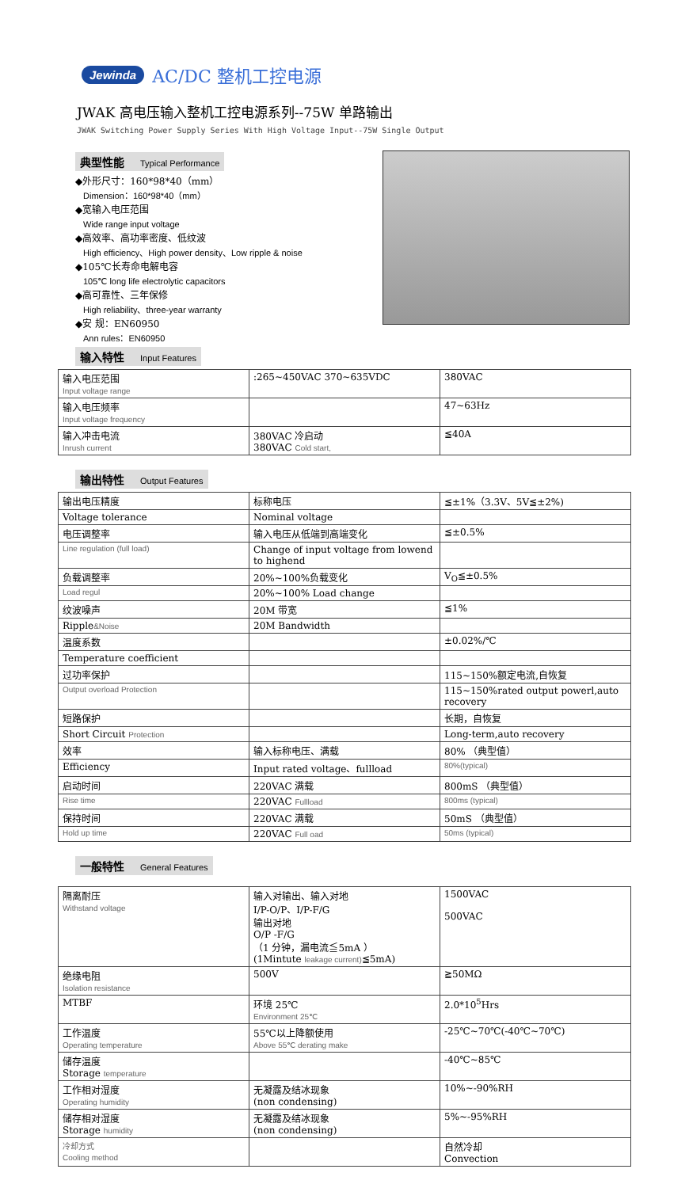Jewinda AC/DC 整机工控电源
JWAK 高电压输入整机工控电源系列--75W 单路输出
JWAK Switching Power Supply Series With High Voltage Input--75W Single Output
典型性能 Typical Performance
◆外形尺寸：160*98*40（mm）
Dimension：160*98*40（mm）
◆宽输入电压范围
Wide range input voltage
◆高效率、高功率密度、低纹波
High efficiency、High power density、Low ripple & noise
◆105℃长寿命电解电容
105℃ long life electrolytic capacitors
◆高可靠性、三年保修
High reliability、three-year warranty
◆安 规：EN60950
Ann rules：EN60950
输入特性 Input Features
| 输入电压范围 Input voltage range | :265~450VAC 370~635VDC | 380VAC |
| 输入电压频率 Input voltage frequency | | 47~63Hz |
| 输入冲击电流 Inrush current | 380VAC 冷启动 380VAC Cold start, | ≦40A |
输出特性 Output Features
| 输出电压精度 | 标称电压 | ≦±1%（3.3V、5V≦±2%) |
| Voltage tolerance | Nominal voltage | |
| 电压调整率 | 输入电压从低端到高端变化 | ≦±0.5% |
| Line regulation (full load) | Change of input voltage from lowend to highend | |
| 负载调整率 | 20%~100%负载变化 | V<sub>O</sub>≦±0.5% |
| Load regul | 20%~100% Load change | |
| 纹波噪声 | 20M 带宽 | ≦1% |
| Ripple &Noise | 20M Bandwidth | |
| 温度系数 | | ±0.02%/℃ |
| Temperature coefficient | | |
| 过功率保护 | | 115~150%额定电流,自恢复 |
| Output overload Protection | | 115~150%rated output powerl,auto recovery |
| 短路保护 | | 长期，自恢复 |
| Short Circuit Protection | | Long-term,auto recovery |
| 效率 | 输入标称电压、满载 | 80% （典型值） |
| Efficiency | Input rated voltage、fullload | 80%(typical) |
| 启动时间 | 220VAC 满载 | 800mS （典型值） |
| Rise time | 220VAC Fullload | 800ms (typical) |
| 保持时间 | 220VAC 满载 | 50mS （典型值） |
| Hold up time | 220VAC Full oad | 50ms (typical) |
一般特性 General Features
| 隔离耐压 Withstand voltage | 输入对输出、输入对地 I/P-O/P、I/P-F/G 输出对地 O/P -F/G （1 分钟，漏电流≦5mA ） (1Mintute leakage current) ≦5mA) | 1500VAC 500VAC |
| 绝缘电阻 Isolation resistance | 500V | ≧50MΩ |
| MTBF | 环境 25℃ Environment 25℃ | 2.0*10<sup>5</sup>Hrs |
| 工作温度 Operating temperature | 55℃以上降额使用 Above 55℃ derating make | -25℃~70℃(-40℃~70℃) |
| 储存温度 Storage temperature | | -40℃~85℃ |
| 工作相对湿度 Operating humidity | 无凝露及结冰现象 (non condensing) | 10%~-90%RH |
| 储存相对湿度 Storage humidity | 无凝露及结冰现象 (non condensing) | 5%~-95%RH |
| 冷却方式 Cooling method | | 自然冷却 Convection |